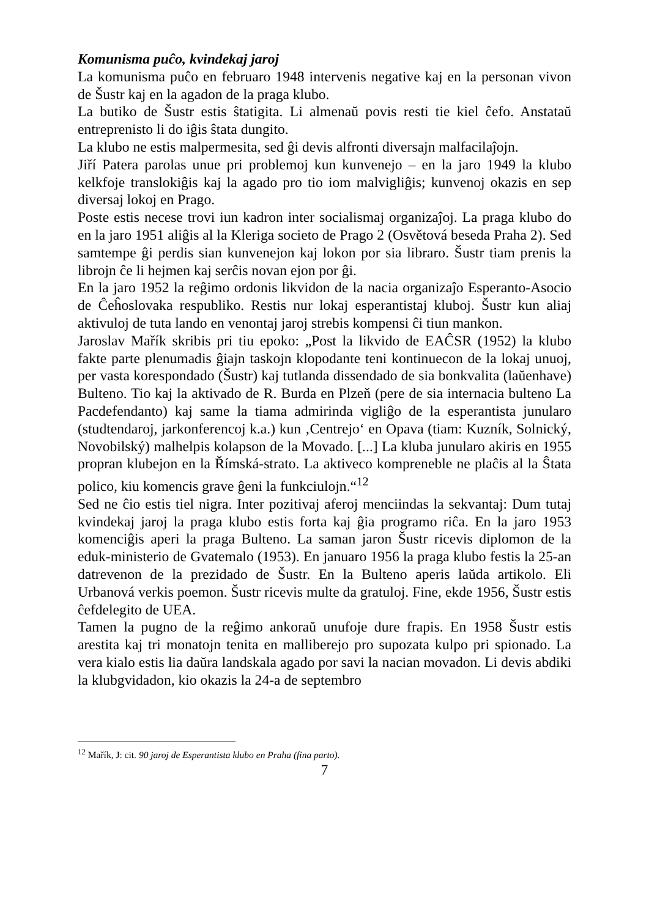Komunisma puĉo, kvindekaj jaroj
La komunisma puĉo en februaro 1948 intervenis negative kaj en la personan vivon de Šustr kaj en la agadon de la praga klubo.
La butiko de Šustr estis ŝtatigita. Li almenaŭ povis resti tie kiel ĉefo. Anstataŭ entreprenisto li do iĝis ŝtata dungito.
La klubo ne estis malpermesita, sed ĝi devis alfronti diversajn malfacilaĵojn.
Jiří Patera parolas unue pri problemoj kun kunvenejo – en la jaro 1949 la klubo kelkfoje translokiĝis kaj la agado pro tio iom malvigliĝis; kunvenoj okazis en sep diversaj lokoj en Prago.
Poste estis necese trovi iun kadron inter socialismaj organizaĵoj. La praga klubo do en la jaro 1951 aliĝis al la Kleriga societo de Prago 2 (Osvětová beseda Praha 2). Sed samtempe ĝi perdis sian kunvenejon kaj lokon por sia libraro. Šustr tiam prenis la librojn ĉe li hejmen kaj serĉis novan ejon por ĝi.
En la jaro 1952 la reĝimo ordonis likvidon de la nacia organizaĵo Esperanto-Asocio de Ĉeĥoslovaka respubliko. Restis nur lokaj esperantistaj kluboj. Šustr kun aliaj aktivuloj de tuta lando en venontaj jaroj strebis kompensi ĉi tiun mankon.
Jaroslav Mařík skribis pri tiu epoko: „Post la likvido de EAĈSR (1952) la klubo fakte parte plenumadis ĝiajn taskojn klopodante teni kontinuecon de la lokaj unuoj, per vasta korespondado (Šustr) kaj tutlanda dissendado de sia bonkvalita (laŭenhave) Bulteno. Tio kaj la aktivado de R. Burda en Plzeň (pere de sia internacia bulteno La Pacdefendanto) kaj same la tiama admirinda vigliĝo de la esperantista junularo (studtendaroj, jarkonferencoj k.a.) kun ‚Centrejo‘ en Opava (tiam: Kuzník, Solnický, Novobilský) malhelpis kolapson de la Movado. [...] La kluba junularo akiris en 1955 propran klubejon en la Římská-strato. La aktiveco kompreneble ne plaĉis al la Ŝtata polico, kiu komencis grave ĝeni la funkciulojn.“<sup>12</sup>
Sed ne ĉio estis tiel nigra. Inter pozitivaj aferoj menciindas la sekvantaj: Dum tutaj kvindekaj jaroj la praga klubo estis forta kaj ĝia programo riĉa. En la jaro 1953 komenciĝis aperi la praga Bulteno. La saman jaron Šustr ricevis diplomon de la eduk-ministerio de Gvatemalo (1953). En januaro 1956 la praga klubo festis la 25-an datrevenon de la prezidado de Šustr. En la Bulteno aperis laŭda artikolo. Eli Urbanová verkis poemon. Šustr ricevis multe da gratuloj. Fine, ekde 1956, Šustr estis ĉefdelegito de UEA.
Tamen la pugno de la reĝimo ankoraŭ unufoje dure frapis. En 1958 Šustr estis arestita kaj tri monatojn tenita en malliberejo pro supozata kulpo pri spionado. La vera kialo estis lia daŭra landskala agado por savi la nacian movadon. Li devis abdiki la klubgvidadon, kio okazis la 24-a de septembro
<sup>12</sup> Mařík, J: cit. 90 jaroj de Esperantista klubo en Praha (fina parto).
7